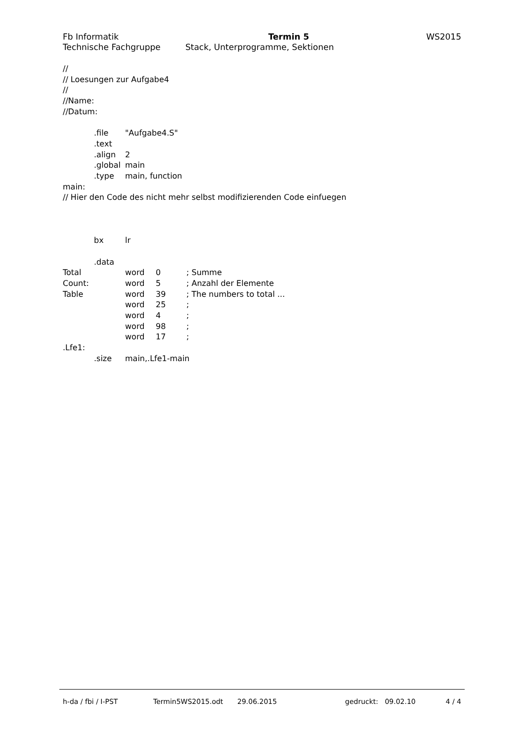Fb Informatik Termin 5 WS2015
Technische Fachgruppe Stack, Unterprogramme, Sektionen
//
// Loesungen zur Aufgabe4
//
//Name:
//Datum:
.file "Aufgabe4.S"
.text
.align 2
.global main
.type main, function
main:
// Hier den Code des nicht mehr selbst modifizierenden Code einfuegen
bx lr
.data
Total word 0; Summe
Count: word 5; Anzahl der Elemente
Table word 39; The numbers to total ...
word 25;
word 4;
word 98;
word 17;
.Lfe1:
.size main,.Lfe1-main
h-da / fbi / I-PST Termin5WS2015.odt 29.06.2015 gedruckt: 09.02.10 4 / 4